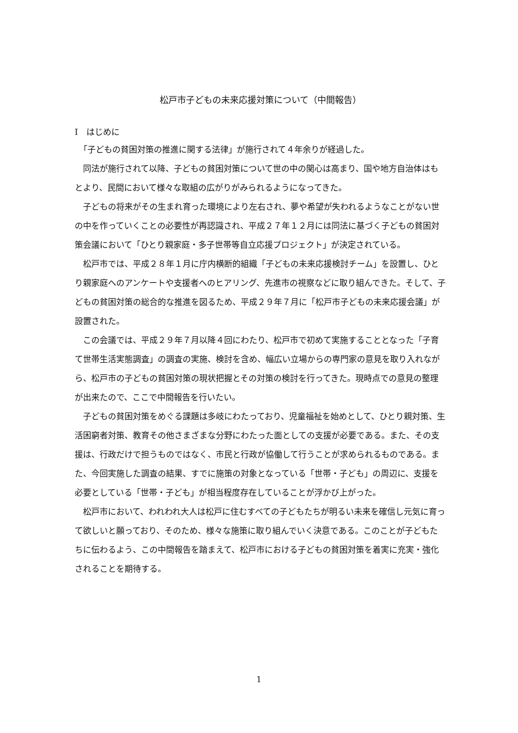松戸市子どもの未来応援対策について（中間報告）
Ⅰ　はじめに
「子どもの貧困対策の推進に関する法律」が施行されて４年余りが経過した。
同法が施行されて以降、子どもの貧困対策について世の中の関心は高まり、国や地方自治体はもとより、民間において様々な取組の広がりがみられるようになってきた。
子どもの将来がその生まれ育った環境により左右され、夢や希望が失われるようなことがない世の中を作っていくことの必要性が再認識され、平成２７年１２月には同法に基づく子どもの貧困対策会議において「ひとり親家庭・多子世帯等自立応援プロジェクト」が決定されている。
松戸市では、平成２８年１月に庁内横断的組織「子どもの未来応援検討チーム」を設置し、ひとり親家庭へのアンケートや支援者へのヒアリング、先進市の視察などに取り組んできた。そして、子どもの貧困対策の総合的な推進を図るため、平成２９年７月に「松戸市子どもの未来応援会議」が設置された。
この会議では、平成２９年７月以降４回にわたり、松戸市で初めて実施することとなった「子育て世帯生活実態調査」の調査の実施、検討を含め、幅広い立場からの専門家の意見を取り入れながら、松戸市の子どもの貧困対策の現状把握とその対策の検討を行ってきた。現時点での意見の整理が出来たので、ここで中間報告を行いたい。
子どもの貧困対策をめぐる課題は多岐にわたっており、児童福祉を始めとして、ひとり親対策、生活困窮者対策、教育その他さまざまな分野にわたった面としての支援が必要である。また、その支援は、行政だけで担うものではなく、市民と行政が協働して行うことが求められるものである。また、今回実施した調査の結果、すでに施策の対象となっている「世帯・子ども」の周辺に、支援を必要としている「世帯・子ども」が相当程度存在していることが浮かび上がった。
松戸市において、われわれ大人は松戸に住むすべての子どもたちが明るい未来を確信し元気に育って欲しいと願っており、そのため、様々な施策に取り組んでいく決意である。このことが子どもたちに伝わるよう、この中間報告を踏まえて、松戸市における子どもの貧困対策を着実に充実・強化されることを期待する。
1